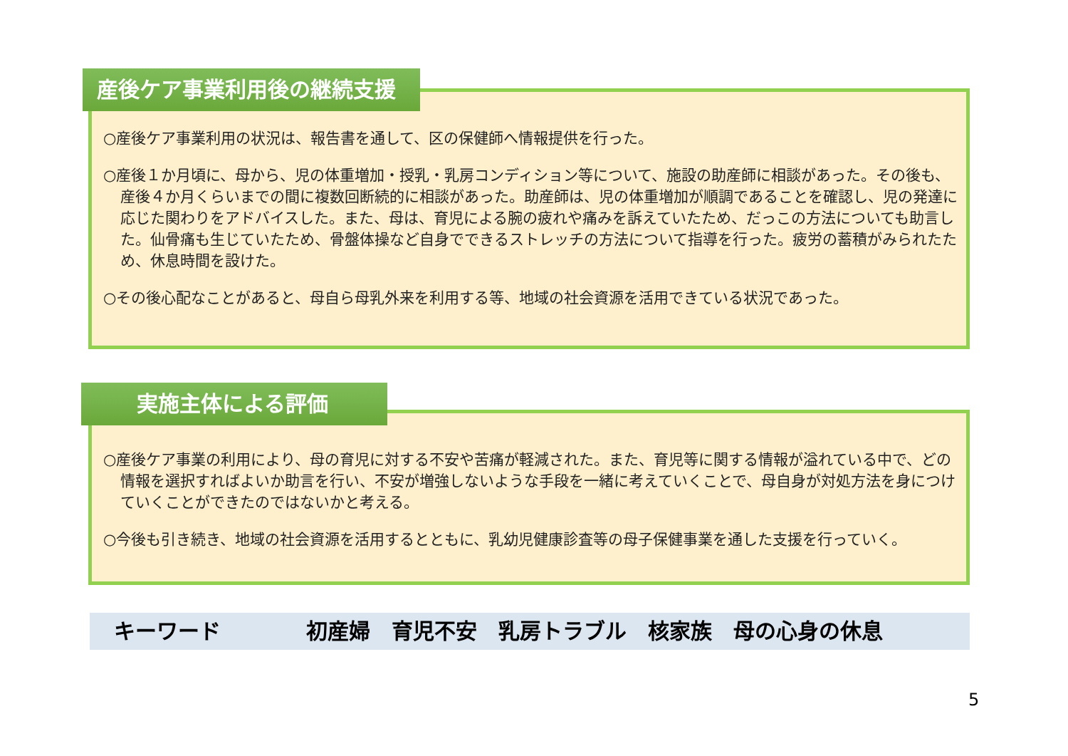○産後ケア事業利用の状況は、報告書を通して、区の保健師へ情報提供を行った。
○産後１か月頃に、母から、児の体重増加・授乳・乳房コンディション等について、施設の助産師に相談があった。その後も、産後４か月くらいまでの間に複数回断続的に相談があった。助産師は、児の体重増加が順調であることを確認し、児の発達に応じた関わりをアドバイスした。また、母は、育児による腕の疲れや痛みを訴えていたため、だっこの方法についても助言した。仙骨痛も生じていたため、骨盤体操など自身でできるストレッチの方法について指導を行った。疲労の蓄積がみられたため、休息時間を設けた。
○その後心配なことがあると、母自ら母乳外来を利用する等、地域の社会資源を活用できている状況であった。
産後ケア事業利用後の継続支援
○産後ケア事業の利用により、母の育児に対する不安や苦痛が軽減された。また、育児等に関する情報が溢れている中で、どの情報を選択すればよいか助言を行い、不安が増強しないような手段を一緒に考えていくことで、母自身が対処方法を身につけていくことができたのではないかと考える。
○今後も引き続き、地域の社会資源を活用するとともに、乳幼児健康診査等の母子保健事業を通した支援を行っていく。
実施主体による評価
キーワード　　　　初産婦　育児不安　乳房トラブル　核家族　母の心身の休息
5